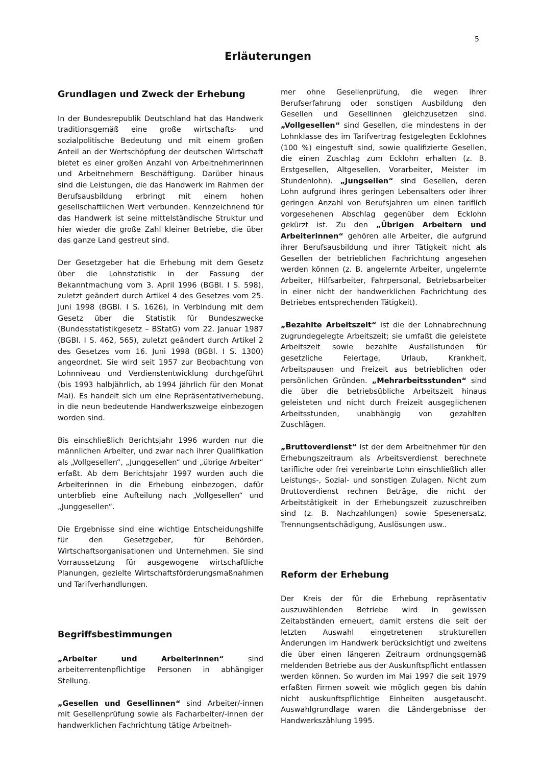5
Erläuterungen
Grundlagen und Zweck der Erhebung
In der Bundesrepublik Deutschland hat das Handwerk traditionsgemäß eine große wirtschafts- und sozialpolitische Bedeutung und mit einem großen Anteil an der Wertschöpfung der deutschen Wirtschaft bietet es einer großen Anzahl von Arbeitnehmerinnen und Arbeitnehmern Beschäftigung. Darüber hinaus sind die Leistungen, die das Handwerk im Rahmen der Berufsausbildung erbringt mit einem hohen gesellschaftlichen Wert verbunden. Kennzeichnend für das Handwerk ist seine mittelständische Struktur und hier wieder die große Zahl kleiner Betriebe, die über das ganze Land gestreut sind.
Der Gesetzgeber hat die Erhebung mit dem Gesetz über die Lohnstatistik in der Fassung der Bekanntmachung vom 3. April 1996 (BGBl. I S. 598), zuletzt geändert durch Artikel 4 des Gesetzes vom 25. Juni 1998 (BGBl. I S. 1626), in Verbindung mit dem Gesetz über die Statistik für Bundeszwecke (Bundesstatistikgesetz – BStatG) vom 22. Januar 1987 (BGBl. I S. 462, 565), zuletzt geändert durch Artikel 2 des Gesetzes vom 16. Juni 1998 (BGBl. I S. 1300) angeordnet. Sie wird seit 1957 zur Beobachtung von Lohnniveau und Verdienstentwicklung durchgeführt (bis 1993 halbjährlich, ab 1994 jährlich für den Monat Mai). Es handelt sich um eine Repräsentativerhebung, in die neun bedeutende Handwerkszweige einbezogen worden sind.
Bis einschließlich Berichtsjahr 1996 wurden nur die männlichen Arbeiter, und zwar nach ihrer Qualifikation als „Vollgesellen“, „Junggesellen“ und „übrige Arbeiter“ erfaßt. Ab dem Berichtsjahr 1997 wurden auch die Arbeiterinnen in die Erhebung einbezogen, dafür unterblieb eine Aufteilung nach „Vollgesellen“ und „Junggesellen“.
Die Ergebnisse sind eine wichtige Entscheidungshilfe für den Gesetzgeber, für Behörden, Wirtschaftsorganisationen und Unternehmen. Sie sind Vorraussetzung für ausgewogene wirtschaftliche Planungen, gezielte Wirtschaftsförderungsmaßnahmen und Tarifverhandlungen.
Begriffsbestimmungen
„Arbeiter und Arbeiterinnen“ sind arbeiterrentenpflichtige Personen in abhängiger Stellung.
„Gesellen und Gesellinnen“ sind Arbeiter/-innen mit Gesellenprüfung sowie als Facharbeiter/-innen der handwerklichen Fachrichtung tätige Arbeitneh-
mer ohne Gesellenprüfung, die wegen ihrer Berufserfahrung oder sonstigen Ausbildung den Gesellen und Gesellinnen gleichzusetzen sind. „Vollgesellen“ sind Gesellen, die mindestens in der Lohnklasse des im Tarifvertrag festgelegten Ecklohnes (100 %) eingestuft sind, sowie qualifizierte Gesellen, die einen Zuschlag zum Ecklohn erhalten (z. B. Erstgesellen, Altgesellen, Vorarbeiter, Meister im Stundenlohn). „Jungsellen“ sind Gesellen, deren Lohn aufgrund ihres geringen Lebensalters oder ihrer geringen Anzahl von Berufsjahren um einen tariflich vorgesehenen Abschlag gegenüber dem Ecklohn gekürzt ist. Zu den „Übrigen Arbeitern und Arbeiterinnen“ gehören alle Arbeiter, die aufgrund ihrer Berufsausbildung und ihrer Tätigkeit nicht als Gesellen der betrieblichen Fachrichtung angesehen werden können (z. B. angelernte Arbeiter, ungelernte Arbeiter, Hilfsarbeiter, Fahrpersonal, Betriebsarbeiter in einer nicht der handwerklichen Fachrichtung des Betriebes entsprechenden Tätigkeit).
„Bezahlte Arbeitszeit“ ist die der Lohnabrechnung zugrundegelegte Arbeitszeit; sie umfaßt die geleistete Arbeitszeit sowie bezahlte Ausfallstunden für gesetzliche Feiertage, Urlaub, Krankheit, Arbeitspausen und Freizeit aus betrieblichen oder persönlichen Gründen. „Mehrarbeitsstunden“ sind die über die betriebsübliche Arbeitszeit hinaus geleisteten und nicht durch Freizeit ausgeglichenen Arbeitsstunden, unabhängig von gezahlten Zuschlägen.
„Bruttoverdienst“ ist der dem Arbeitnehmer für den Erhebungszeitraum als Arbeitsverdienst berechnete tarifliche oder frei vereinbarte Lohn einschließlich aller Leistungs-, Sozial- und sonstigen Zulagen. Nicht zum Bruttoverdienst rechnen Beträge, die nicht der Arbeitstätigkeit in der Erhebungszeit zuzuschreiben sind (z. B. Nachzahlungen) sowie Spesenersatz, Trennungsentschädigung, Auslösungen usw..
Reform der Erhebung
Der Kreis der für die Erhebung repräsentativ auszuwählenden Betriebe wird in gewissen Zeitabständen erneuert, damit erstens die seit der letzten Auswahl eingetretenen strukturellen Änderungen im Handwerk berücksichtigt und zweitens die über einen längeren Zeitraum ordnungsgemäß meldenden Betriebe aus der Auskunftspflicht entlassen werden können. So wurden im Mai 1997 die seit 1979 erfaßten Firmen soweit wie möglich gegen bis dahin nicht auskunftspflichtige Einheiten ausgetauscht. Auswahlgrundlage waren die Ländergebnisse der Handwerkszählung 1995.